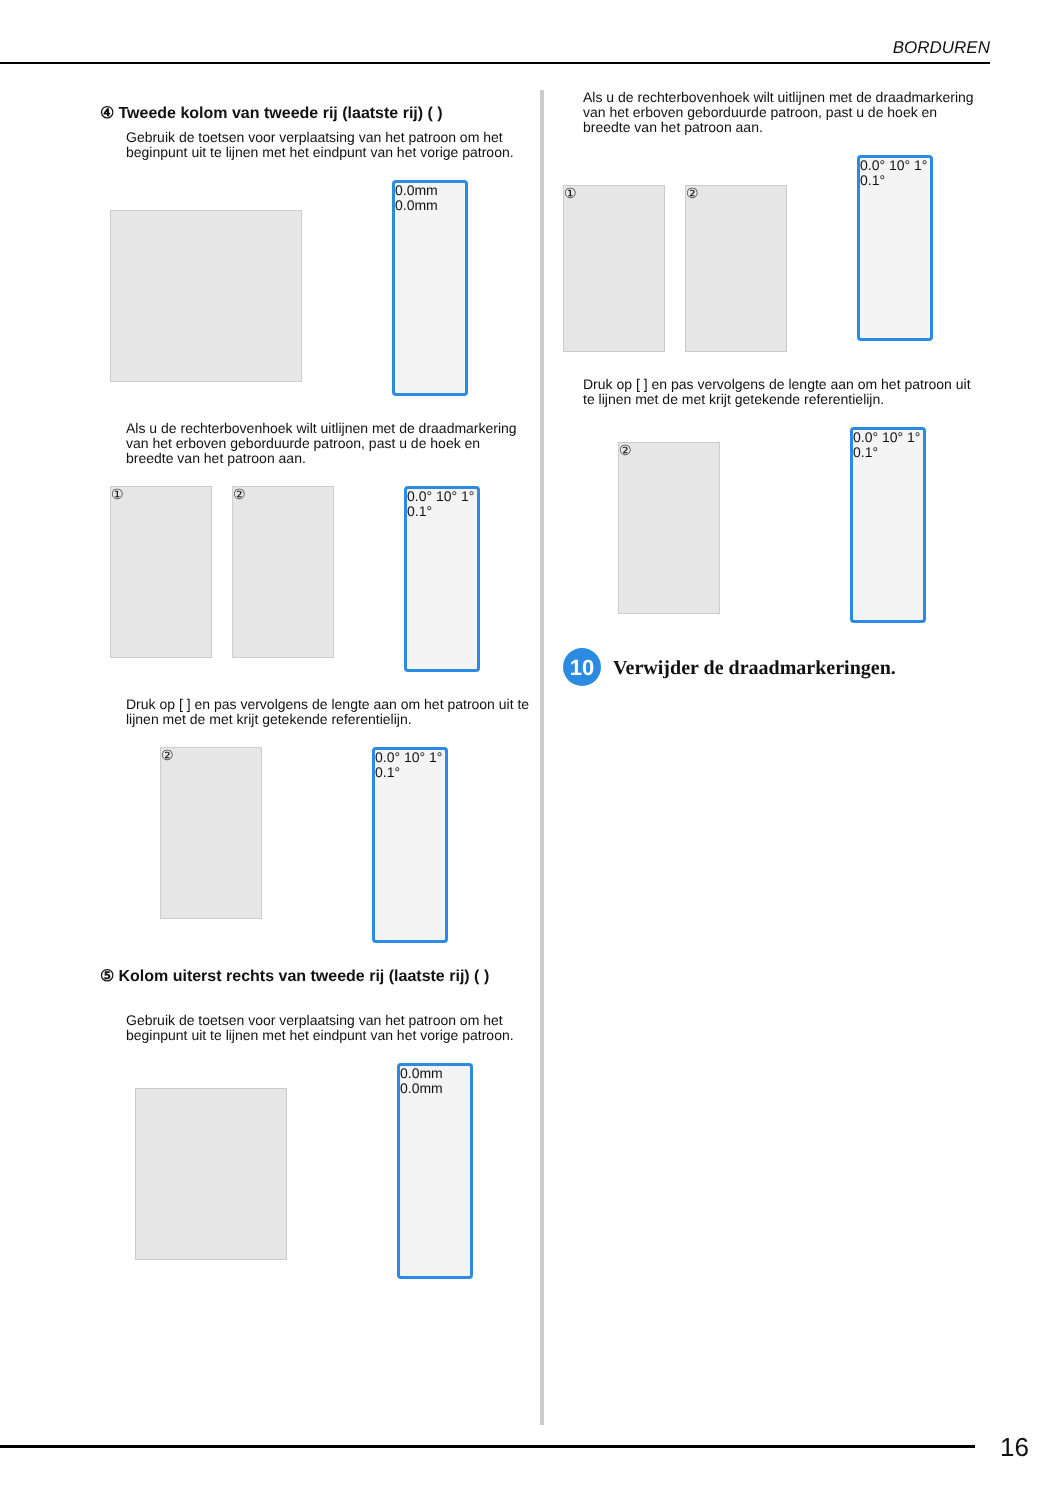BORDUREN
④ Tweede kolom van tweede rij (laatste rij) ( )
Gebruik de toetsen voor verplaatsing van het patroon om het beginpunt uit te lijnen met het eindpunt van het vorige patroon.
0.0mm 0.0mm
Als u de rechterbovenhoek wilt uitlijnen met de draadmarkering van het erboven geborduurde patroon, past u de hoek en breedte van het patroon aan.
① ②
0.0° 10° 1° 0.1°
Druk op [ ] en pas vervolgens de lengte aan om het patroon uit te lijnen met de met krijt getekende referentielijn.
②
0.0° 10° 1° 0.1°
⑤ Kolom uiterst rechts van tweede rij (laatste rij) ( )
Gebruik de toetsen voor verplaatsing van het patroon om het beginpunt uit te lijnen met het eindpunt van het vorige patroon.
0.0mm 0.0mm
Als u de rechterbovenhoek wilt uitlijnen met de draadmarkering van het erboven geborduurde patroon, past u de hoek en breedte van het patroon aan.
① ②
0.0° 10° 1° 0.1°
Druk op [ ] en pas vervolgens de lengte aan om het patroon uit te lijnen met de met krijt getekende referentielijn.
②
0.0° 10° 1° 0.1°
10
Verwijder de draadmarkeringen.
16